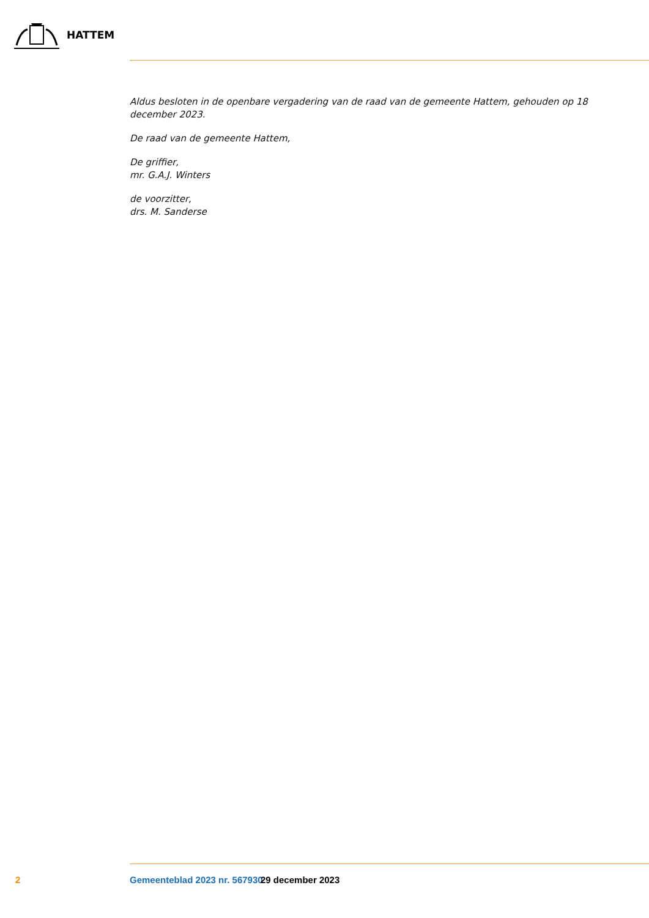HATTEM
Aldus besloten in de openbare vergadering van de raad van de gemeente Hattem, gehouden op 18 december 2023.
De raad van de gemeente Hattem,
De griffier,
mr. G.A.J. Winters
de voorzitter,
drs. M. Sanderse
2 Gemeenteblad 2023 nr. 567930 29 december 2023